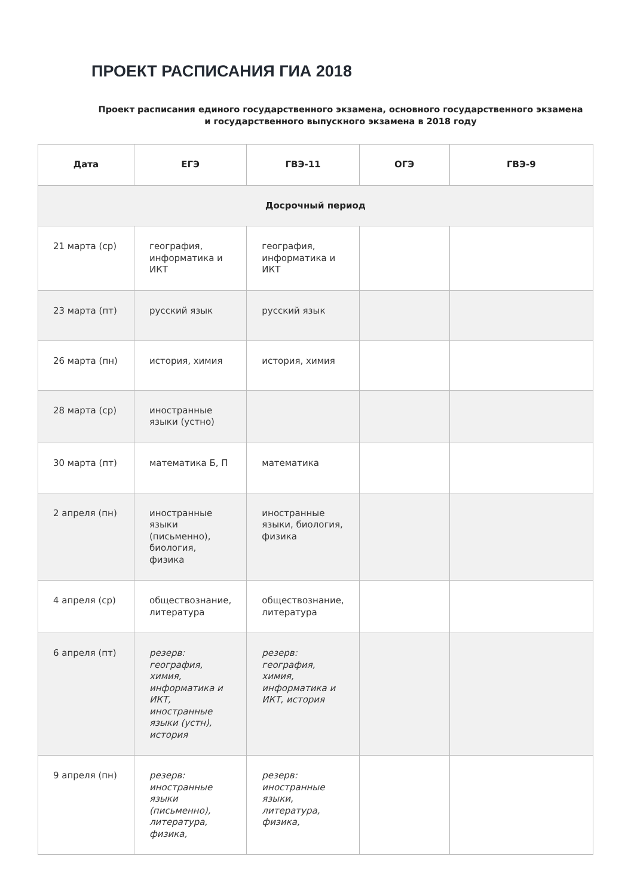ПРОЕКТ РАСПИСАНИЯ ГИА 2018
Проект расписания единого государственного экзамена, основного государственного экзамена и государственного выпускного экзамена в 2018 году
| Дата | ЕГЭ | ГВЭ-11 | ОГЭ | ГВЭ-9 |
| --- | --- | --- | --- | --- |
| Досрочный период | | | | |
| 21 марта (ср) | география, информатика и ИКТ | география, информатика и ИКТ | | |
| 23 марта (пт) | русский язык | русский язык | | |
| 26 марта (пн) | история, химия | история, химия | | |
| 28 марта (ср) | иностранные языки (устно) | | | |
| 30 марта (пт) | математика Б, П | математика | | |
| 2 апреля (пн) | иностранные языки (письменно), биология, физика | иностранные языки, биология, физика | | |
| 4 апреля (ср) | обществознание, литература | обществознание, литература | | |
| 6 апреля (пт) | резерв: география, химия, информатика и ИКТ, иностранные языки (устн), история | резерв: география, химия, информатика и ИКТ, история | | |
| 9 апреля (пн) | резерв: иностранные языки (письменно), литература, физика, | резерв: иностранные языки, литература, физика, | | |